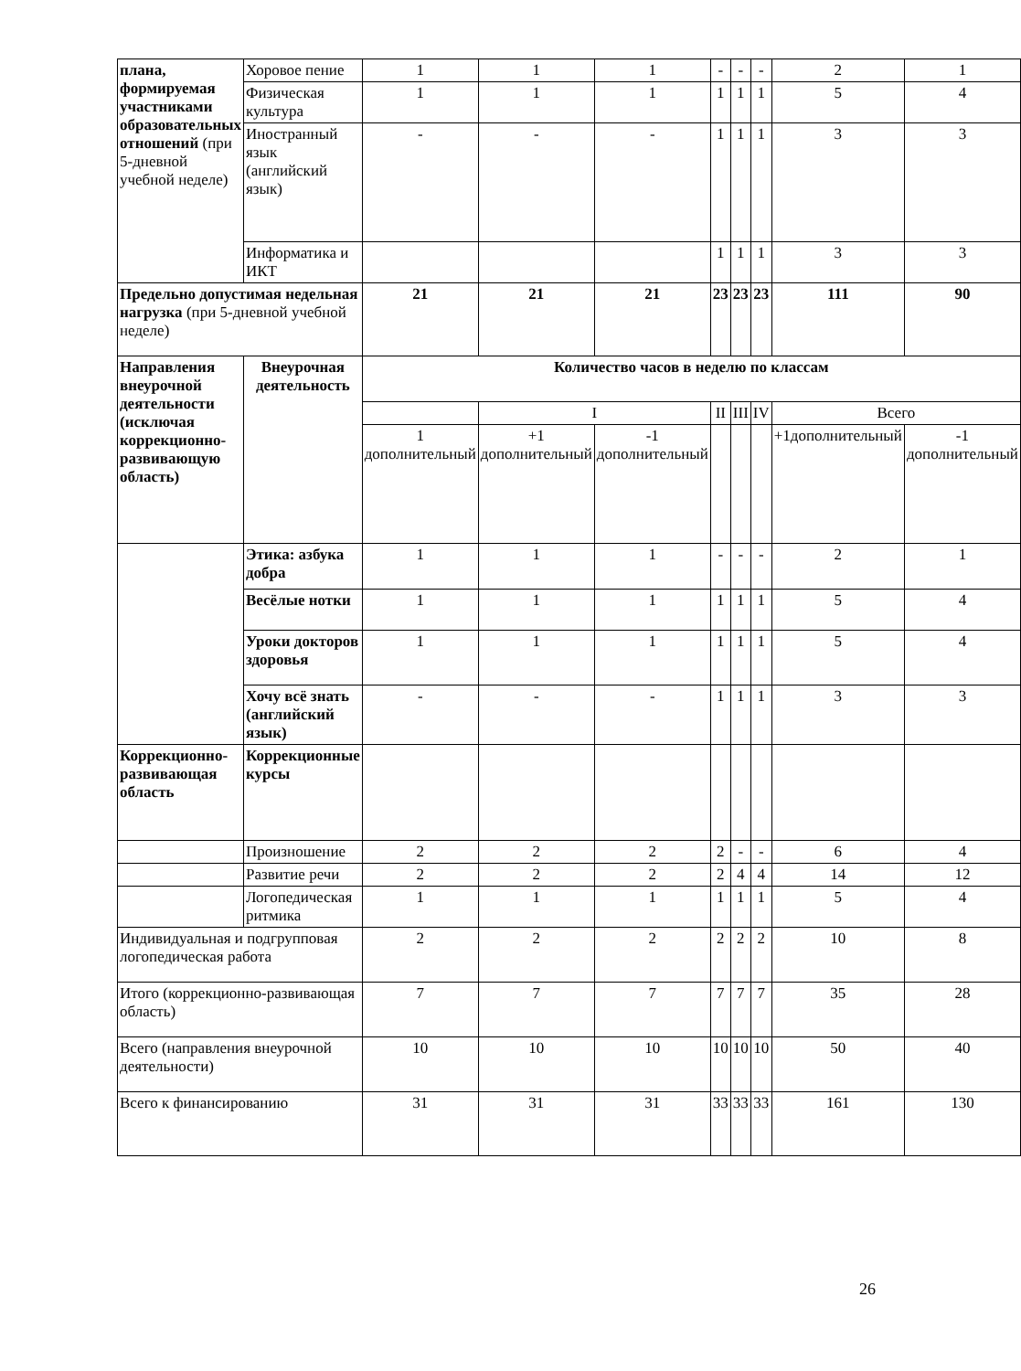| плана, формируемая участниками образовательных отношений (при 5-дневной учебной неделе) | Хоровое пение | 1 | 1 | 1 | - | - | - | 2 | 1 |
| | Физическая культура | 1 | 1 | 1 | 1 | 1 | 1 | 5 | 4 |
| | Иностранный язык (английский язык) | - | - | - | 1 | 1 | 1 | 3 | 3 |
| | Информатика и ИКТ | | | | 1 | 1 | 1 | 3 | 3 |
| Предельно допустимая недельная нагрузка (при 5-дневной учебной неделе) | | 21 | 21 | 21 | 23 | 23 | 23 | 111 | 90 |
| Направления внеурочной деятельности (исключая коррекционно-развивающую область) | Внеурочная деятельность | Количество часов в неделю по классам | | | | | | | |
| | | | I | | II | III | IV | Всего | |
| | | 1 дополнительный | +1 дополнительный | -1 дополнительный | | | | +1дополнительный | -1 дополнительный |
| | Этика: азбука добра | 1 | 1 | 1 | - | - | - | 2 | 1 |
| | Весёлые нотки | 1 | 1 | 1 | 1 | 1 | 1 | 5 | 4 |
| | Уроки докторов здоровья | 1 | 1 | 1 | 1 | 1 | 1 | 5 | 4 |
| | Хочу всё знать (английский язык) | - | - | - | 1 | 1 | 1 | 3 | 3 |
| Коррекционно-развивающая область | Коррекционные курсы | | | | | | | | |
| | Произношение | 2 | 2 | 2 | 2 | - | - | 6 | 4 |
| | Развитие речи | 2 | 2 | 2 | 2 | 4 | 4 | 14 | 12 |
| | Логопедическая ритмика | 1 | 1 | 1 | 1 | 1 | 1 | 5 | 4 |
| Индивидуальная и подгрупповая логопедическая работа | | 2 | 2 | 2 | 2 | 2 | 2 | 10 | 8 |
| Итого (коррекционно-развивающая область) | | 7 | 7 | 7 | 7 | 7 | 7 | 35 | 28 |
| Всего (направления внеурочной деятельности) | | 10 | 10 | 10 | 10 | 10 | 10 | 50 | 40 |
| Всего к финансированию | | 31 | 31 | 31 | 33 | 33 | 33 | 161 | 130 |
26